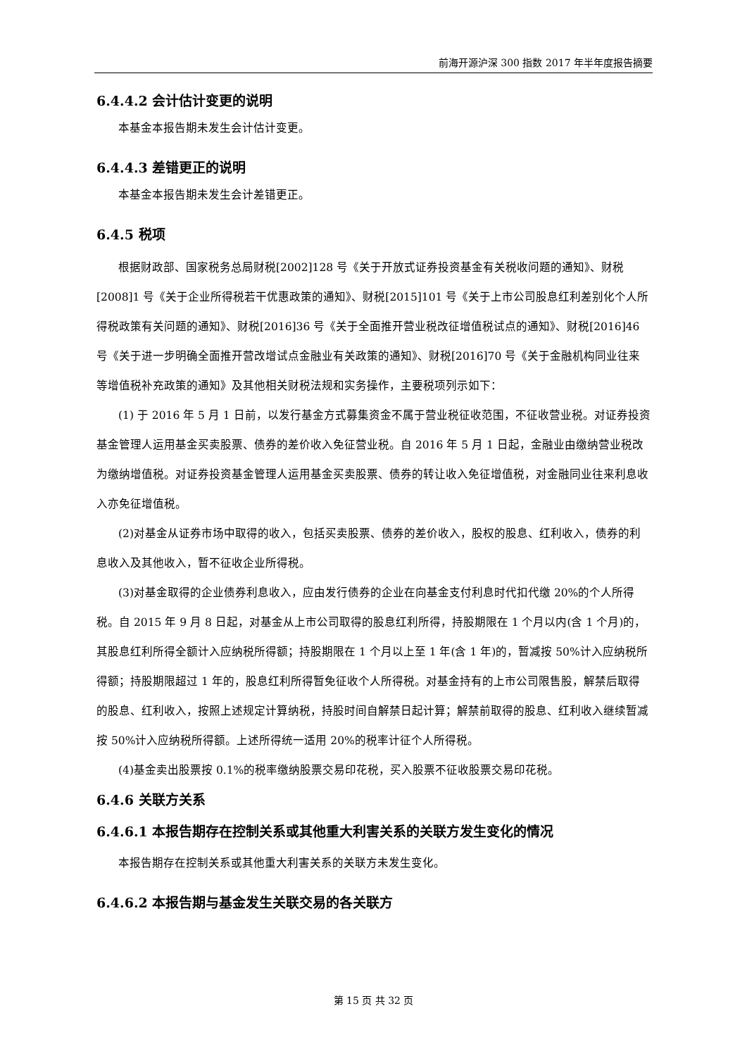前海开源沪深 300 指数 2017 年半年度报告摘要
6.4.4.2 会计估计变更的说明
本基金本报告期未发生会计估计变更。
6.4.4.3 差错更正的说明
本基金本报告期未发生会计差错更正。
6.4.5 税项
根据财政部、国家税务总局财税[2002]128 号《关于开放式证券投资基金有关税收问题的通知》、财税[2008]1 号《关于企业所得税若干优惠政策的通知》、财税[2015]101 号《关于上市公司股息红利差别化个人所得税政策有关问题的通知》、财税[2016]36 号《关于全面推开营业税改征增值税试点的通知》、财税[2016]46 号《关于进一步明确全面推开营改增试点金融业有关政策的通知》、财税[2016]70 号《关于金融机构同业往来等增值税补充政策的通知》及其他相关财税法规和实务操作，主要税项列示如下：
(1) 于 2016 年 5 月 1 日前，以发行基金方式募集资金不属于营业税征收范围，不征收营业税。对证券投资基金管理人运用基金买卖股票、债券的差价收入免征营业税。自 2016 年 5 月 1 日起，金融业由缴纳营业税改为缴纳增值税。对证券投资基金管理人运用基金买卖股票、债券的转让收入免征增值税，对金融同业往来利息收入亦免征增值税。
(2)对基金从证券市场中取得的收入，包括买卖股票、债券的差价收入，股权的股息、红利收入，债券的利息收入及其他收入，暂不征收企业所得税。
(3)对基金取得的企业债券利息收入，应由发行债券的企业在向基金支付利息时代扣代缴 20%的个人所得税。自 2015 年 9 月 8 日起，对基金从上市公司取得的股息红利所得，持股期限在 1 个月以内(含 1 个月)的，其股息红利所得全额计入应纳税所得额；持股期限在 1 个月以上至 1 年(含 1 年)的，暂减按 50%计入应纳税所得额；持股期限超过 1 年的，股息红利所得暂免征收个人所得税。对基金持有的上市公司限售股，解禁后取得的股息、红利收入，按照上述规定计算纳税，持股时间自解禁日起计算；解禁前取得的股息、红利收入继续暂减按 50%计入应纳税所得额。上述所得统一适用 20%的税率计征个人所得税。
(4)基金卖出股票按 0.1%的税率缴纳股票交易印花税，买入股票不征收股票交易印花税。
6.4.6 关联方关系
6.4.6.1 本报告期存在控制关系或其他重大利害关系的关联方发生变化的情况
本报告期存在控制关系或其他重大利害关系的关联方未发生变化。
6.4.6.2 本报告期与基金发生关联交易的各关联方
第 15 页 共 32 页